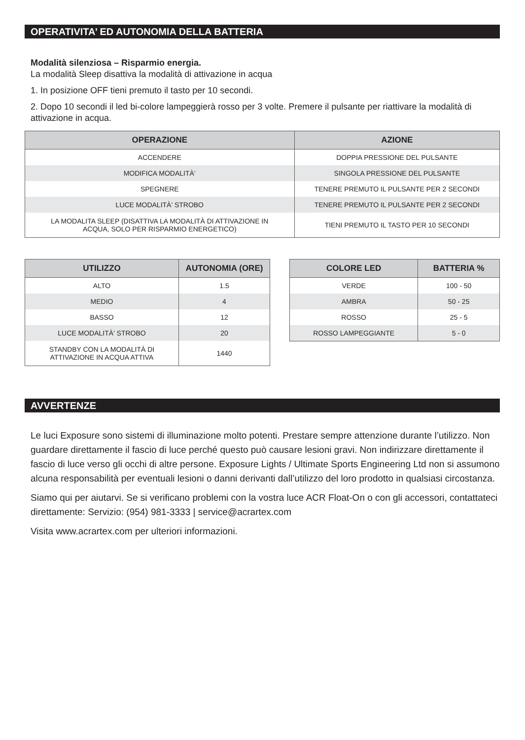OPERATIVITA’ ED AUTONOMIA DELLA BATTERIA
Modalità silenziosa – Risparmio energia.
La modalità Sleep disattiva la modalità di attivazione in acqua
1. In posizione OFF tieni premuto il tasto per 10 secondi.
2. Dopo 10 secondi il led bi-colore lampeggierà rosso per 3 volte. Premere il pulsante per riattivare la modalità di attivazione in acqua.
| OPERAZIONE | AZIONE |
| --- | --- |
| ACCENDERE | DOPPIA PRESSIONE DEL PULSANTE |
| MODIFICA MODALITÀ’ | SINGOLA PRESSIONE DEL PULSANTE |
| SPEGNERE | TENERE PREMUTO IL PULSANTE PER 2 SECONDI |
| LUCE MODALITÀ’ STROBO | TENERE PREMUTO IL PULSANTE PER 2 SECONDI |
| LA MODALITA SLEEP (DISATTIVA LA MODALITÀ DI ATTIVAZIONE IN ACQUA, SOLO PER RISPARMIO ENERGETICO) | TIENI PREMUTO IL TASTO PER 10 SECONDI |
| UTILIZZO | AUTONOMIA (ORE) |
| --- | --- |
| ALTO | 1.5 |
| MEDIO | 4 |
| BASSO | 12 |
| LUCE MODALITÀ’ STROBO | 20 |
| STANDBY CON LA MODALITÀ DI ATTIVAZIONE IN ACQUA ATTIVA | 1440 |
| COLORE LED | BATTERIA % |
| --- | --- |
| VERDE | 100 - 50 |
| AMBRA | 50 - 25 |
| ROSSO | 25 - 5 |
| ROSSO LAMPEGGIANTE | 5 - 0 |
AVVERTENZE
Le luci Exposure sono sistemi di illuminazione molto potenti. Prestare sempre attenzione durante l’utilizzo. Non guardare direttamente il fascio di luce perché questo può causare lesioni gravi. Non indirizzare direttamente il fascio di luce verso gli occhi di altre persone. Exposure Lights / Ultimate Sports Engineering Ltd non si assumono alcuna responsabilità per eventuali lesioni o danni derivanti dall’utilizzo del loro prodotto in qualsiasi circostanza.
Siamo qui per aiutarvi. Se si verificano problemi con la vostra luce ACR Float-On o con gli accessori, contattateci direttamente: Servizio: (954) 981-3333 | service@acrartex.com
Visita www.acrartex.com per ulteriori informazioni.